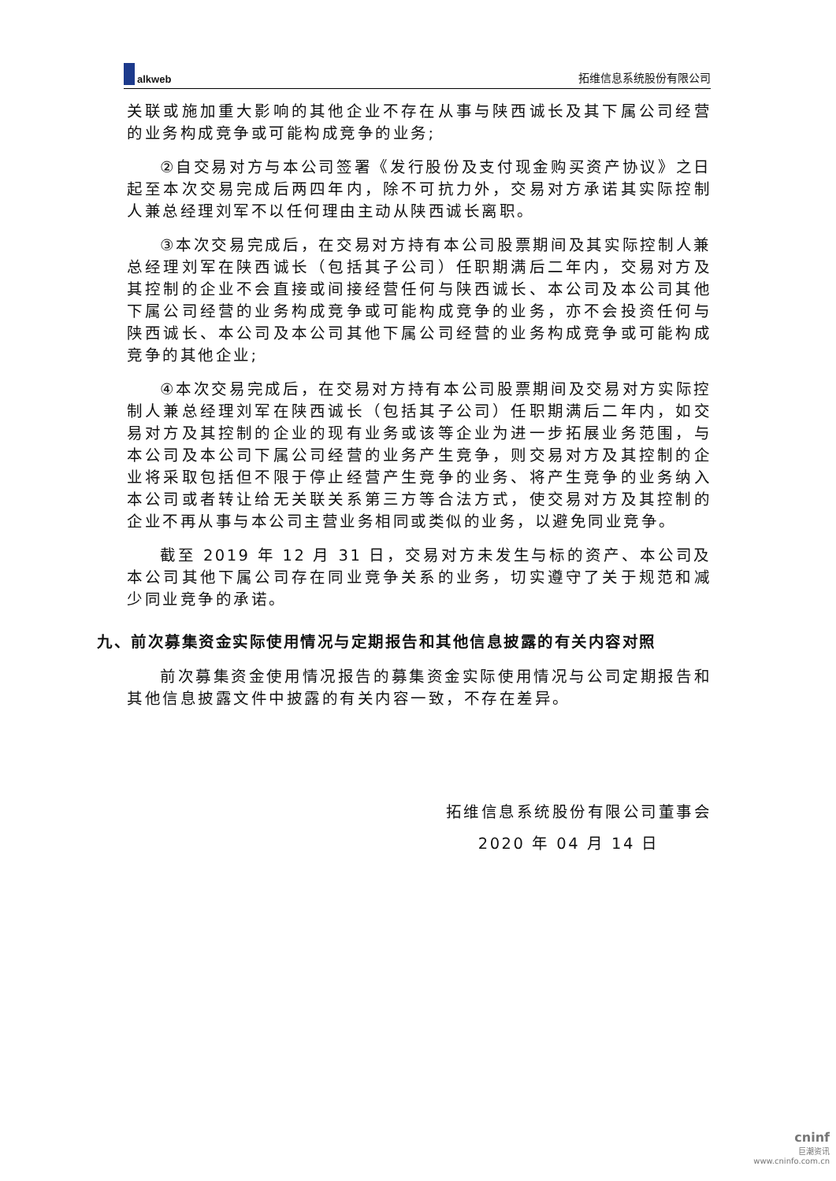alkweb
拓维信息系统股份有限公司
关联或施加重大影响的其他企业不存在从事与陕西诚长及其下属公司经营的业务构成竞争或可能构成竞争的业务;
②自交易对方与本公司签署《发行股份及支付现金购买资产协议》之日起至本次交易完成后两四年内，除不可抗力外，交易对方承诺其实际控制人兼总经理刘军不以任何理由主动从陕西诚长离职。
③本次交易完成后，在交易对方持有本公司股票期间及其实际控制人兼总经理刘军在陕西诚长（包括其子公司）任职期满后二年内，交易对方及其控制的企业不会直接或间接经营任何与陕西诚长、本公司及本公司其他下属公司经营的业务构成竞争或可能构成竞争的业务，亦不会投资任何与陕西诚长、本公司及本公司其他下属公司经营的业务构成竞争或可能构成竞争的其他企业;
④本次交易完成后，在交易对方持有本公司股票期间及交易对方实际控制人兼总经理刘军在陕西诚长（包括其子公司）任职期满后二年内，如交易对方及其控制的企业的现有业务或该等企业为进一步拓展业务范围，与本公司及本公司下属公司经营的业务产生竞争，则交易对方及其控制的企业将采取包括但不限于停止经营产生竞争的业务、将产生竞争的业务纳入本公司或者转让给无关联关系第三方等合法方式，使交易对方及其控制的企业不再从事与本公司主营业务相同或类似的业务，以避免同业竞争。
截至 2019 年 12 月 31 日，交易对方未发生与标的资产、本公司及本公司其他下属公司存在同业竞争关系的业务，切实遵守了关于规范和减少同业竞争的承诺。
九、前次募集资金实际使用情况与定期报告和其他信息披露的有关内容对照
前次募集资金使用情况报告的募集资金实际使用情况与公司定期报告和其他信息披露文件中披露的有关内容一致，不存在差异。
拓维信息系统股份有限公司董事会
2020 年 04 月 14 日
cninf
巨潮资讯
www.cninfo.com.cn